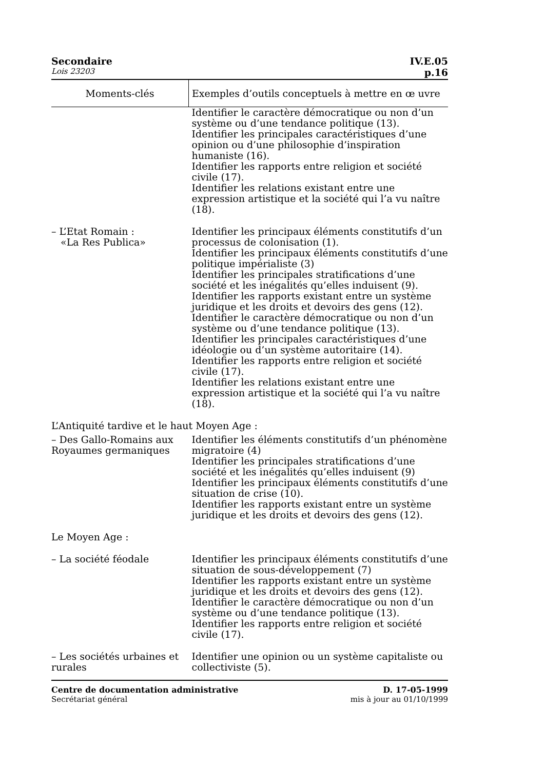Secondaire IV.E.05
Lois 23203 p.16
| Moments-clés | Exemples d’outils conceptuels à mettre en œ uvre |
| --- | --- |
| | Identifier le caractère démocratique ou non d’un système ou d’une tendance politique (13). Identifier les principales caractéristiques d’une opinion ou d’une philosophie d’inspiration humaniste (16). Identifier les rapports entre religion et société civile (17). Identifier les relations existant entre une expression artistique et la société qui l’a vu naître (18). |
| – L’Etat Romain : «La Res Publica» | Identifier les principaux éléments constitutifs d’un processus de colonisation (1). Identifier les principaux éléments constitutifs d’une politique impérialiste (3) Identifier les principales stratifications d’une société et les inégalités qu’elles induisent (9). Identifier les rapports existant entre un système juridique et les droits et devoirs des gens (12). Identifier le caractère démocratique ou non d’un système ou d’une tendance politique (13). Identifier les principales caractéristiques d’une idéologie ou d’un système autoritaire (14). Identifier les rapports entre religion et société civile (17). Identifier les relations existant entre une expression artistique et la société qui l’a vu naître (18). |
| L’Antiquité tardive et le haut Moyen Age : | |
| – Des Gallo-Romains aux Royaumes germaniques | Identifier les éléments constitutifs d’un phénomène migratoire (4) Identifier les principales stratifications d’une société et les inégalités qu’elles induisent (9) Identifier les principaux éléments constitutifs d’une situation de crise (10). Identifier les rapports existant entre un système juridique et les droits et devoirs des gens (12). |
| Le Moyen Age : | |
| – La société féodale | Identifier les principaux éléments constitutifs d’une situation de sous-développement (7) Identifier les rapports existant entre un système juridique et les droits et devoirs des gens (12). Identifier le caractère démocratique ou non d’un système ou d’une tendance politique (13). Identifier les rapports entre religion et société civile (17). |
| – Les sociétés urbaines et rurales | Identifier une opinion ou un système capitaliste ou collectiviste (5). |
Centre de documentation administrative
Secrétariat général
D. 17-05-1999
mis à jour au 01/10/1999